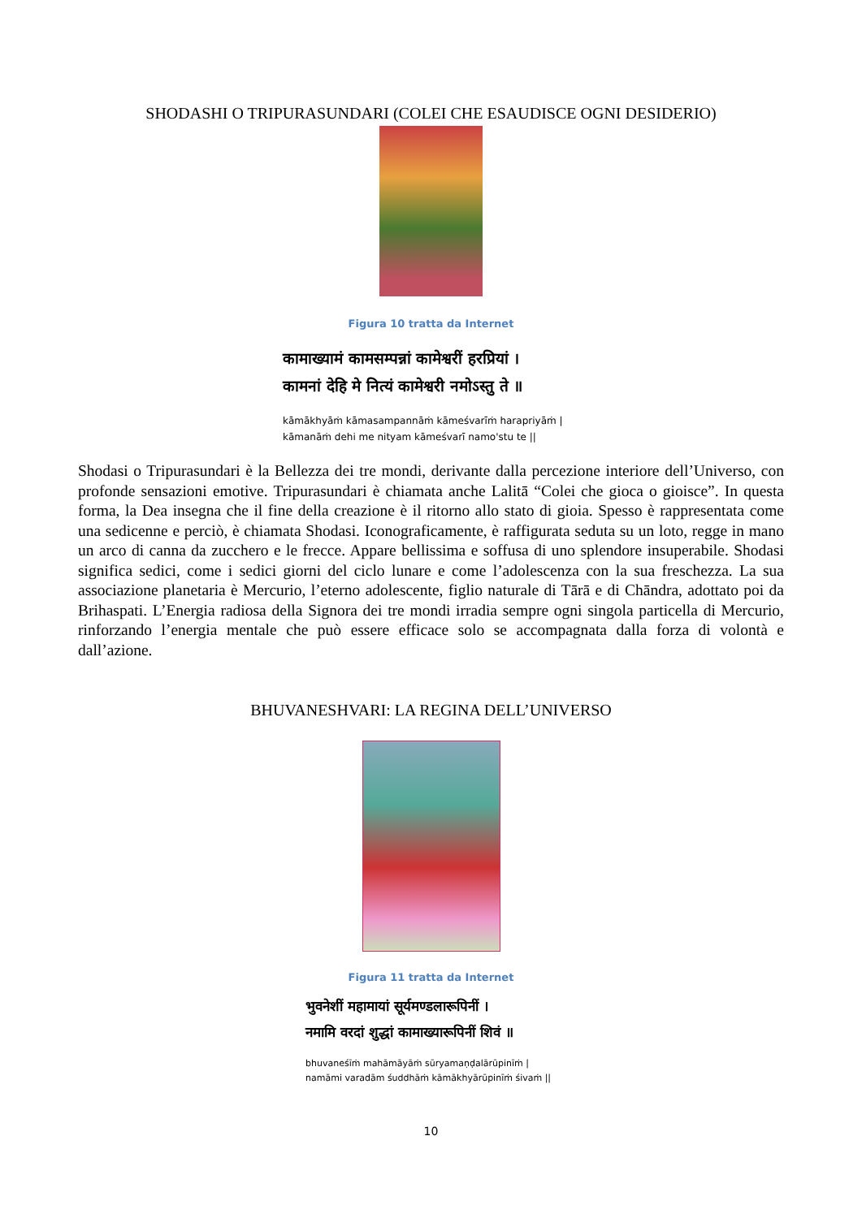SHODASHI O TRIPURASUNDARI (COLEI CHE ESAUDISCE OGNI DESIDERIO)
Figura 10 tratta da Internet
कामाख्यामं कामसम्पन्नां कामेश्वरीं हरप्रियां ।
कामनां देहि मे नित्यं कामेश्वरी नमोऽस्तु ते ॥
kāmākhyāṁ kāmasampannāṁ kāmeśvarīṁ harapriyāṁ |
kāmanāṁ dehi me nityam kāmeśvarī namo'stu te ||
Shodasi o Tripurasundari è la Bellezza dei tre mondi, derivante dalla percezione interiore dell’Universo, con profonde sensazioni emotive. Tripurasundari è chiamata anche Lalitā “Colei che gioca o gioisce”. In questa forma, la Dea insegna che il fine della creazione è il ritorno allo stato di gioia. Spesso è rappresentata come una sedicenne e perciò, è chiamata Shodasi. Iconograficamente, è raffigurata seduta su un loto, regge in mano un arco di canna da zucchero e le frecce. Appare bellissima e soffusa di uno splendore insuperabile. Shodasi significa sedici, come i sedici giorni del ciclo lunare e come l’adolescenza con la sua freschezza. La sua associazione planetaria è Mercurio, l’eterno adolescente, figlio naturale di Tārā e di Chāndra, adottato poi da Brihaspati. L’Energia radiosa della Signora dei tre mondi irradia sempre ogni singola particella di Mercurio, rinforzando l’energia mentale che può essere efficace solo se accompagnata dalla forza di volontà e dall’azione.
BHUVANESHVARI: LA REGINA DELL’UNIVERSO
Figura 11 tratta da Internet
भुवनेशीं महामायां सूर्यमण्डलारूपिनीं ।
नमामि वरदां शुद्धां कामाख्यारूपिनीं शिवं ॥
bhuvaneśīṁ mahāmāyāṁ sūryamaṇḍalārūpinīṁ |
namāmi varadām śuddhāṁ kāmākhyārūpinīṁ śivaṁ ||
10